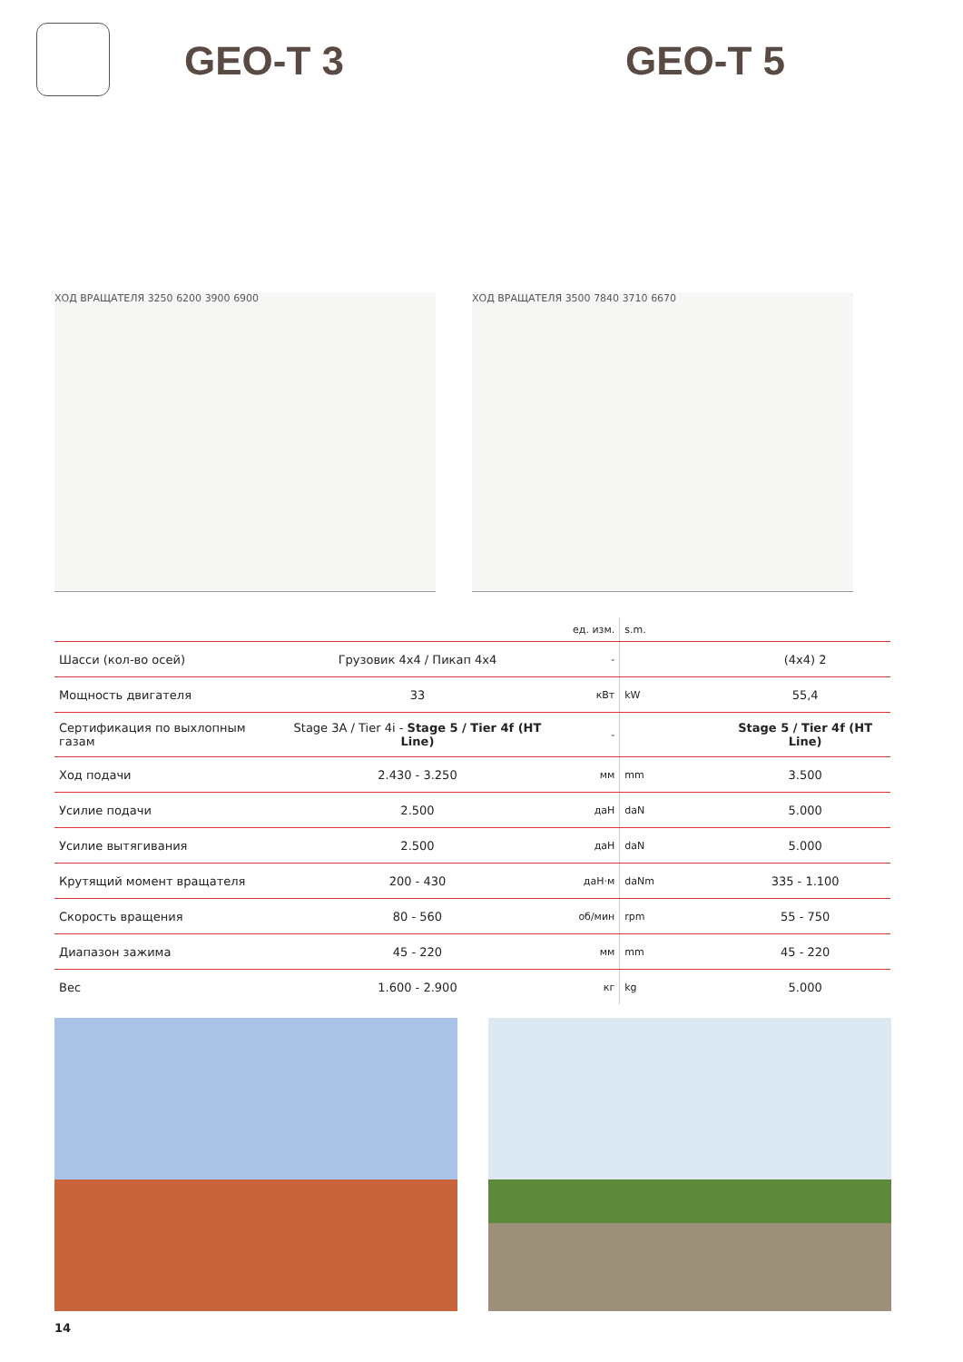GEO-T 3 GEO-T 5
ХОД ВРАЩАТЕЛЯ 3250 6200 3900 6900 ХОД ВРАЩАТЕЛЯ 3500 7840 3710 6670
| | | ед. изм. | s.m. | |
| Шасси (кол-во осей) | Грузовик 4x4 / Пикап 4x4 | - | | (4x4) 2 |
| Мощность двигателя | 33 | кВт | kW | 55,4 |
| Сертификация по выхлопным газам | Stage 3A / Tier 4i - Stage 5 / Tier 4f (HT Line) | - | | Stage 5 / Tier 4f (HT Line) |
| Ход подачи | 2.430 - 3.250 | мм | mm | 3.500 |
| Усилие подачи | 2.500 | даН | daN | 5.000 |
| Усилие вытягивания | 2.500 | даН | daN | 5.000 |
| Крутящий момент вращателя | 200 - 430 | даН·м | daNm | 335 - 1.100 |
| Скорость вращения | 80 - 560 | об/мин | rpm | 55 - 750 |
| Диапазон зажима | 45 - 220 | мм | mm | 45 - 220 |
| Вес | 1.600 - 2.900 | кг | kg | 5.000 |
14